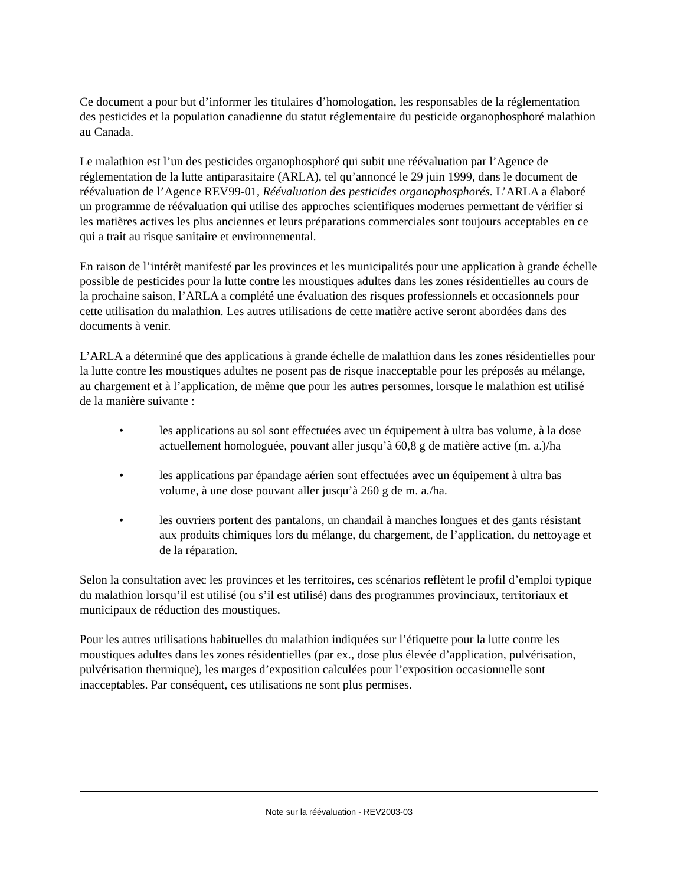Ce document a pour but d’informer les titulaires d’homologation, les responsables de la réglementation des pesticides et la population canadienne du statut réglementaire du pesticide organophosphoré malathion au Canada.
Le malathion est l’un des pesticides organophosphoré qui subit une réévaluation par l’Agence de réglementation de la lutte antiparasitaire (ARLA), tel qu’annoncé le 29 juin 1999, dans le document de réévaluation de l’Agence REV99-01, Réévaluation des pesticides organophosphorés. L’ARLA a élaboré un programme de réévaluation qui utilise des approches scientifiques modernes permettant de vérifier si les matières actives les plus anciennes et leurs préparations commerciales sont toujours acceptables en ce qui a trait au risque sanitaire et environnemental.
En raison de l’intérêt manifesté par les provinces et les municipalités pour une application à grande échelle possible de pesticides pour la lutte contre les moustiques adultes dans les zones résidentielles au cours de la prochaine saison, l’ARLA a complété une évaluation des risques professionnels et occasionnels pour cette utilisation du malathion. Les autres utilisations de cette matière active seront abordées dans des documents à venir.
L’ARLA a déterminé que des applications à grande échelle de malathion dans les zones résidentielles pour la lutte contre les moustiques adultes ne posent pas de risque inacceptable pour les préposés au mélange, au chargement et à l’application, de même que pour les autres personnes, lorsque le malathion est utilisé de la manière suivante :
• les applications au sol sont effectuées avec un équipement à ultra bas volume, à la dose actuellement homologuée, pouvant aller jusqu’à 60,8 g de matière active (m. a.)/ha
• les applications par épandage aérien sont effectuées avec un équipement à ultra bas volume, à une dose pouvant aller jusqu’à 260 g de m. a./ha.
• les ouvriers portent des pantalons, un chandail à manches longues et des gants résistant aux produits chimiques lors du mélange, du chargement, de l’application, du nettoyage et de la réparation.
Selon la consultation avec les provinces et les territoires, ces scénarios reflètent le profil d’emploi typique du malathion lorsqu’il est utilisé (ou s’il est utilisé) dans des programmes provinciaux, territoriaux et municipaux de réduction des moustiques.
Pour les autres utilisations habituelles du malathion indiquées sur l’étiquette pour la lutte contre les moustiques adultes dans les zones résidentielles (par ex., dose plus élevée d’application, pulvérisation, pulvérisation thermique), les marges d’exposition calculées pour l’exposition occasionnelle sont inacceptables. Par conséquent, ces utilisations ne sont plus permises.
Note sur la réévaluation - REV2003-03